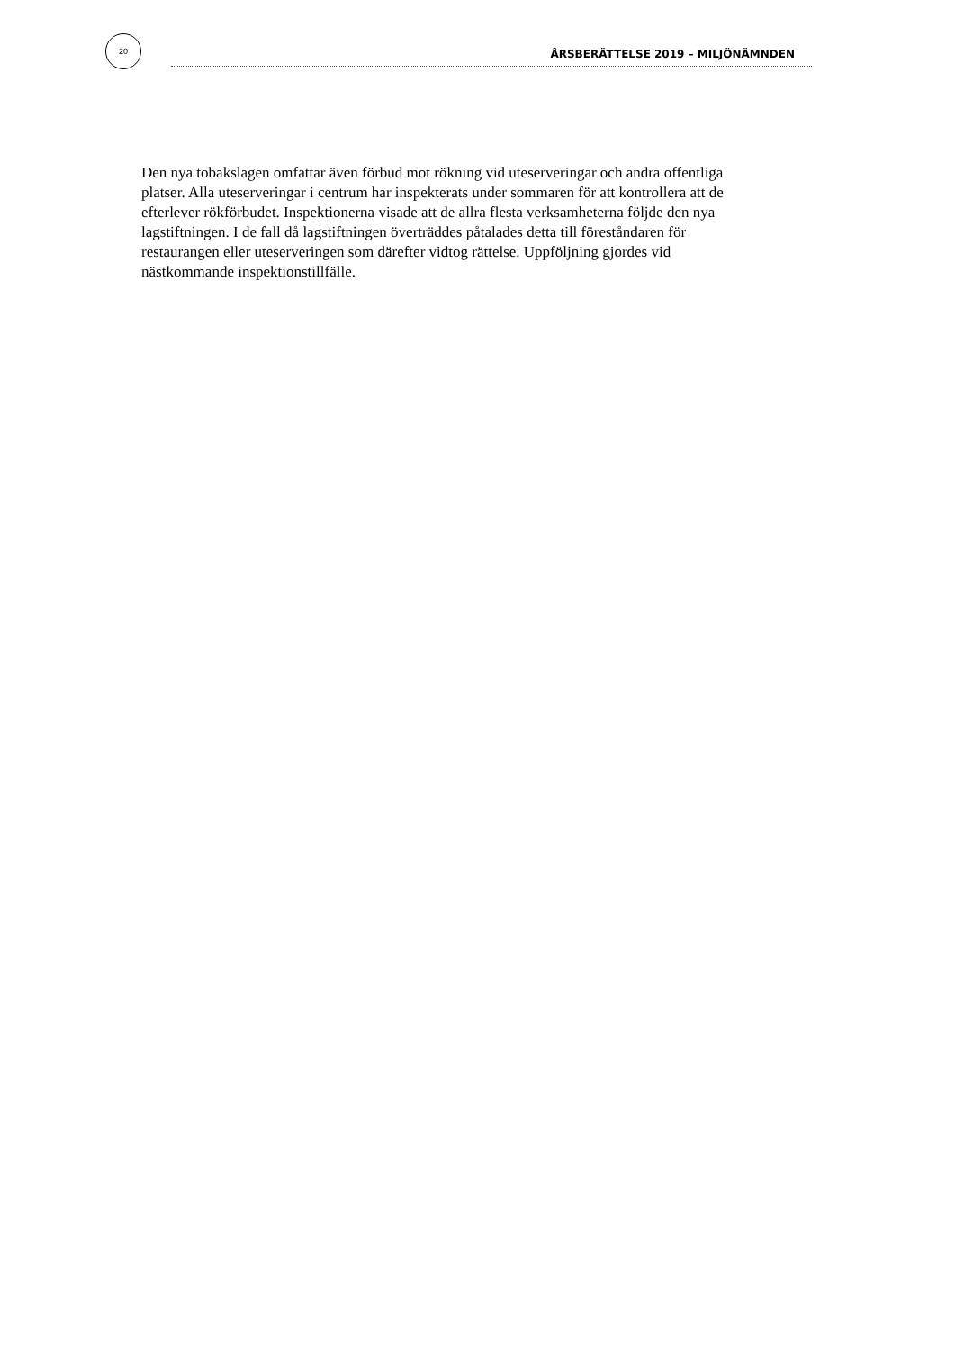20
ÅRSBERÄTTELSE 2019 – MILJÖNÄMNDEN
Den nya tobakslagen omfattar även förbud mot rökning vid uteserveringar och andra offentliga platser. Alla uteserveringar i centrum har inspekterats under sommaren för att kontrollera att de efterlever rökförbudet. Inspektionerna visade att de allra flesta verksamheterna följde den nya lagstiftningen. I de fall då lagstiftningen överträddes påtalades detta till föreståndaren för restaurangen eller uteserveringen som därefter vidtog rättelse. Uppföljning gjordes vid nästkommande inspektionstillfälle.